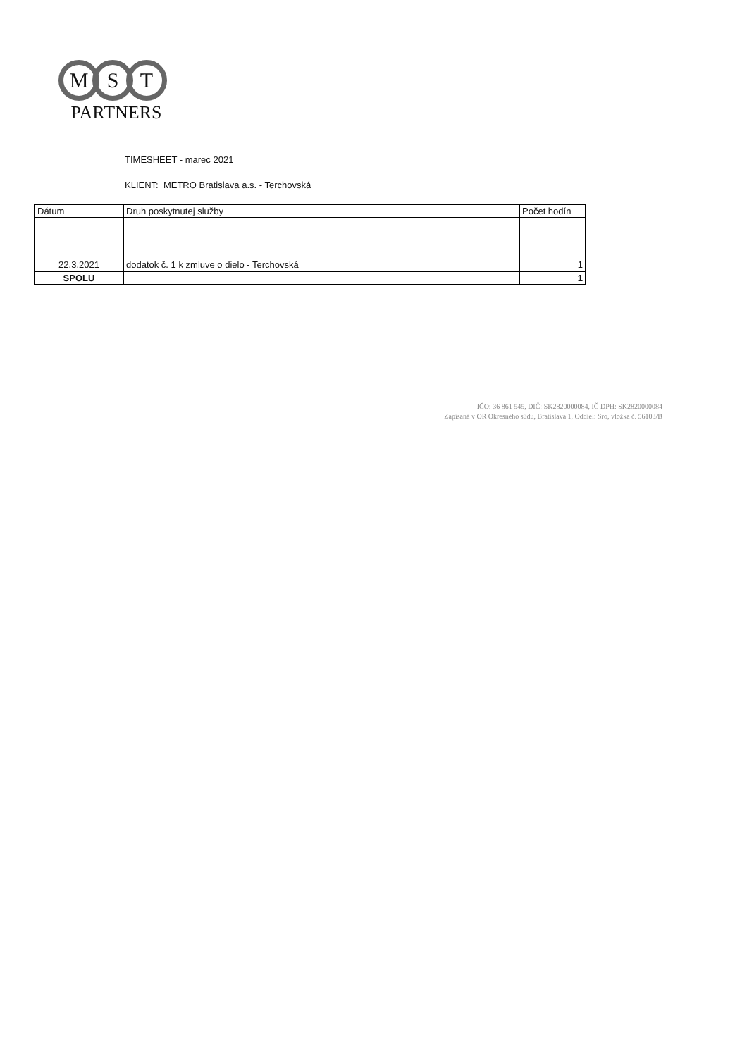M S T
PARTNERS
TIMESHEET - marec 2021
KLIENT: METRO Bratislava a.s. - Terchovská
| Dátum | Druh poskytnutej služby | Počet hodín |
| --- | --- | --- |
| 22.3.2021 | dodatok č. 1 k zmluve o dielo - Terchovská | 1 |
| SPOLU | | 1 |
IČO: 36 861 545, DIČ: SK2820000084, IČ DPH: SK2820000084
Zapísaná v OR Okresného súdu, Bratislava 1, Oddiel: Sro, vložka č. 56103/B